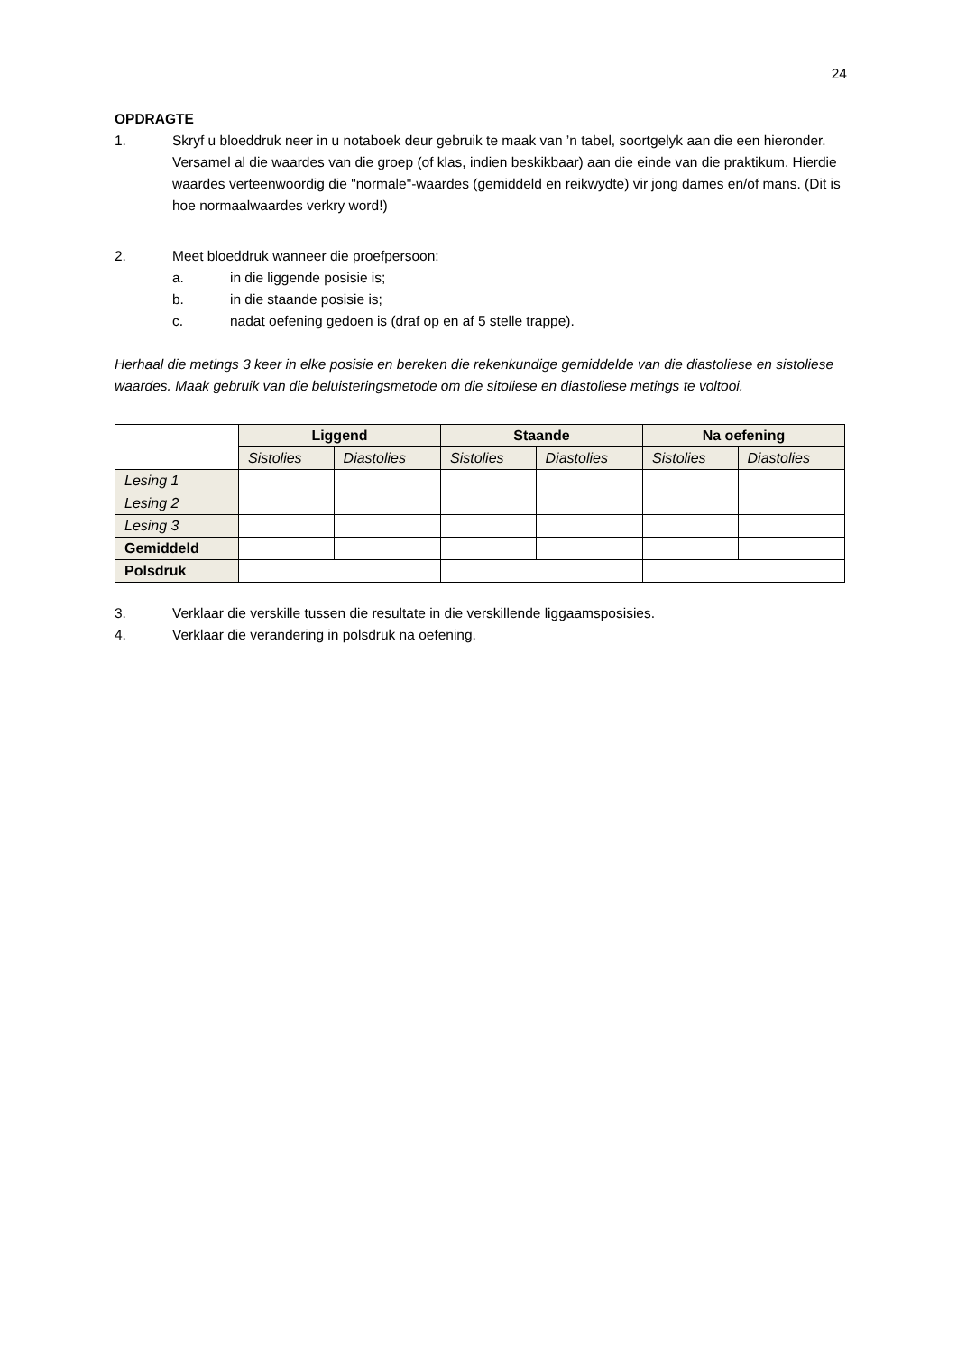24
OPDRAGTE
1. Skryf u bloeddruk neer in u notaboek deur gebruik te maak van ’n tabel, soortgelyk aan die een hieronder. Versamel al die waardes van die groep (of klas, indien beskikbaar) aan die einde van die praktikum. Hierdie waardes verteenwoordig die "normale"-waardes (gemiddeld en reikwydte) vir jong dames en/of mans. (Dit is hoe normaalwaardes verkry word!)
2. Meet bloeddruk wanneer die proefpersoon:
a. in die liggende posisie is;
b. in die staande posisie is;
c. nadat oefening gedoen is (draf op en af 5 stelle trappe).
Herhaal die metings 3 keer in elke posisie en bereken die rekenkundige gemiddelde van die diastoliese en sistoliese waardes. Maak gebruik van die beluisteringsmetode om die sitoliese en diastoliese metings te voltooi.
| | Liggend | | Staande | | Na oefening | |
| | Sistolies | Diastolies | Sistolies | Diastolies | Sistolies | Diastolies |
| Lesing 1 | | | | | | |
| Lesing 2 | | | | | | |
| Lesing 3 | | | | | | |
| Gemiddeld | | | | | | |
| Polsdruk | | | | | | |
3. Verklaar die verskille tussen die resultate in die verskillende liggaamsposisies.
4. Verklaar die verandering in polsdruk na oefening.